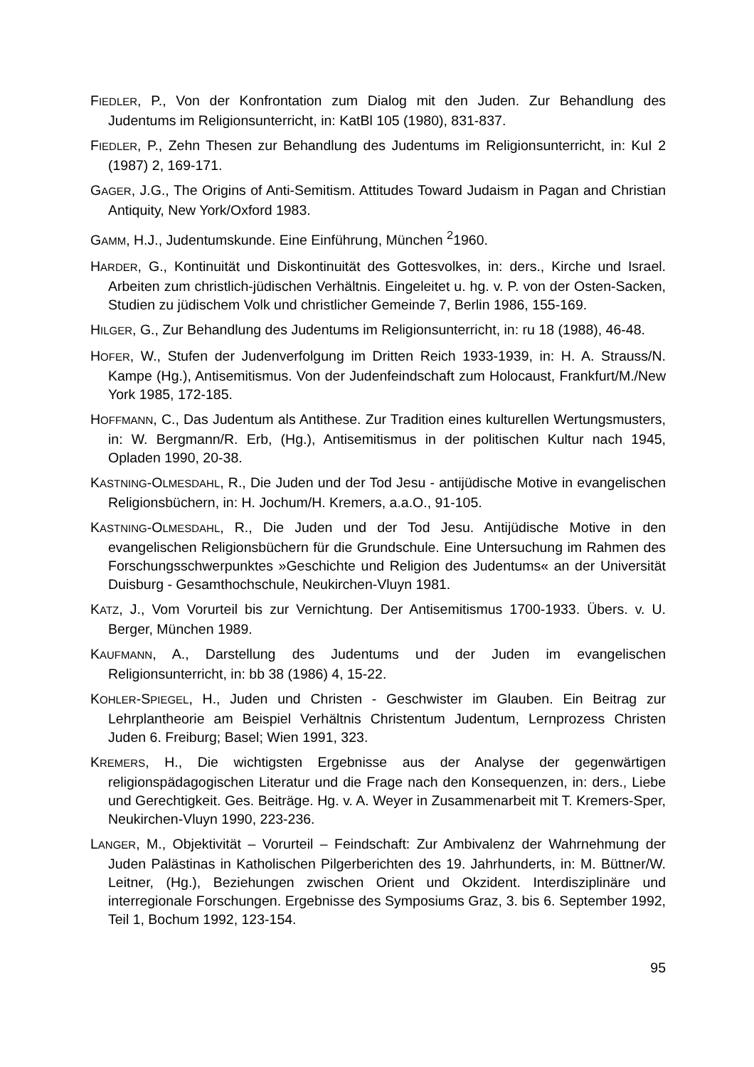FIEDLER, P., Von der Konfrontation zum Dialog mit den Juden. Zur Behandlung des Judentums im Religionsunterricht, in: KatBl 105 (1980), 831-837.
FIEDLER, P., Zehn Thesen zur Behandlung des Judentums im Religionsunterricht, in: KuI 2 (1987) 2, 169-171.
GAGER, J.G., The Origins of Anti-Semitism. Attitudes Toward Judaism in Pagan and Christian Antiquity, New York/Oxford 1983.
GAMM, H.J., Judentumskunde. Eine Einführung, München <sup>2</sup>1960.
HARDER, G., Kontinuität und Diskontinuität des Gottesvolkes, in: ders., Kirche und Israel. Arbeiten zum christlich-jüdischen Verhältnis. Eingeleitet u. hg. v. P. von der Osten-Sacken, Studien zu jüdischem Volk und christlicher Gemeinde 7, Berlin 1986, 155-169.
HILGER, G., Zur Behandlung des Judentums im Religionsunterricht, in: ru 18 (1988), 46-48.
HOFER, W., Stufen der Judenverfolgung im Dritten Reich 1933-1939, in: H. A. Strauss/N. Kampe (Hg.), Antisemitismus. Von der Judenfeindschaft zum Holocaust, Frankfurt/M./New York 1985, 172-185.
HOFFMANN, C., Das Judentum als Antithese. Zur Tradition eines kulturellen Wertungsmusters, in: W. Bergmann/R. Erb, (Hg.), Antisemitismus in der politischen Kultur nach 1945, Opladen 1990, 20-38.
KASTNING-OLMESDAHL, R., Die Juden und der Tod Jesu - antijüdische Motive in evangelischen Religionsbüchern, in: H. Jochum/H. Kremers, a.a.O., 91-105.
KASTNING-OLMESDAHL, R., Die Juden und der Tod Jesu. Antijüdische Motive in den evangelischen Religionsbüchern für die Grundschule. Eine Untersuchung im Rahmen des Forschungsschwerpunktes »Geschichte und Religion des Judentums« an der Universität Duisburg - Gesamthochschule, Neukirchen-Vluyn 1981.
KATZ, J., Vom Vorurteil bis zur Vernichtung. Der Antisemitismus 1700-1933. Übers. v. U. Berger, München 1989.
KAUFMANN, A., Darstellung des Judentums und der Juden im evangelischen Religionsunterricht, in: bb 38 (1986) 4, 15-22.
KOHLER-SPIEGEL, H., Juden und Christen - Geschwister im Glauben. Ein Beitrag zur Lehrplantheorie am Beispiel Verhältnis Christentum Judentum, Lernprozess Christen Juden 6. Freiburg; Basel; Wien 1991, 323.
KREMERS, H., Die wichtigsten Ergebnisse aus der Analyse der gegenwärtigen religionspädagogischen Literatur und die Frage nach den Konsequenzen, in: ders., Liebe und Gerechtigkeit. Ges. Beiträge. Hg. v. A. Weyer in Zusammenarbeit mit T. Kremers-Sper, Neukirchen-Vluyn 1990, 223-236.
LANGER, M., Objektivität – Vorurteil – Feindschaft: Zur Ambivalenz der Wahrnehmung der Juden Palästinas in Katholischen Pilgerberichten des 19. Jahrhunderts, in: M. Büttner/W. Leitner, (Hg.), Beziehungen zwischen Orient und Okzident. Interdisziplinäre und interregionale Forschungen. Ergebnisse des Symposiums Graz, 3. bis 6. September 1992, Teil 1, Bochum 1992, 123-154.
95